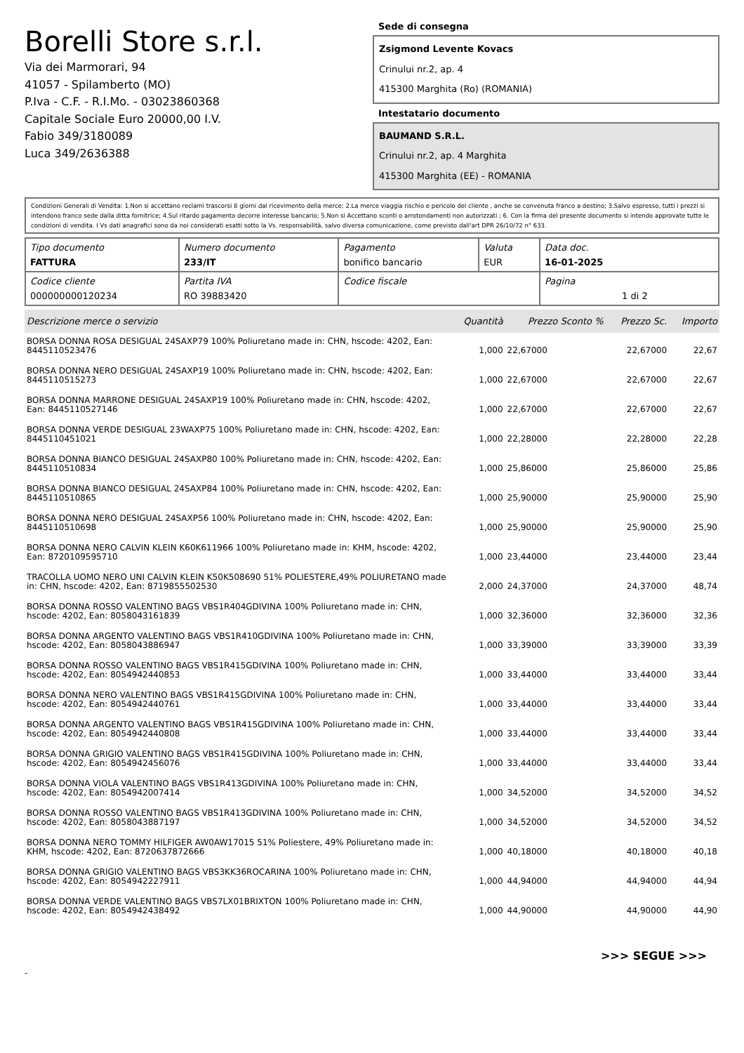Borelli Store s.r.l.
Via dei Marmorari, 94
41057 - Spilamberto (MO)
P.Iva - C.F. - R.I.Mo. - 03023860368
Capitale Sociale Euro 20000,00 I.V.
Fabio 349/3180089
Luca 349/2636388
Sede di consegna
Zsigmond Levente Kovacs
Crinului nr.2, ap. 4
415300 Marghita (Ro) (ROMANIA)
Intestatario documento
BAUMAND S.R.L.
Crinului nr.2, ap. 4 Marghita
415300 Marghita (EE) - ROMANIA
Condizioni Generali di Vendita: 1.Non si accettano reclami trascorsi 8 giorni dal ricevimento della merce; 2.La merce viaggia rischio e pericolo del cliente , anche se convenuta franco a destino; 3.Salvo espresso, tutti i prezzi si intendono franco sede dalla ditta fornitrice; 4.Sul ritardo pagamento decorre interesse bancario; 5.Non si Accettano sconti o arrotondamenti non autorizzati ; 6. Con la firma del presente documento si intendo approvate tutte le condizioni di vendita. I Vs dati anagrafici sono da noi considerati esatti sotto la Vs. responsabilità, salvo diversa comunicazione, come previsto dall'art DPR 26/10/72 n° 633.
| Tipo documento FATTURA | Numero documento 233/IT | Pagamento bonifico bancario | Valuta EUR | Data doc. 16-01-2025 |
| Codice cliente 000000000120234 | Partita IVA RO 39883420 | Codice fiscale | | Pagina 1 di 2 |
| Descrizione merce o servizio | Quantità | Prezzo Sconto % | Prezzo Sc. | Importo |
| --- | --- | --- | --- | --- |
| BORSA DONNA ROSA DESIGUAL 24SAXP79 100% Poliuretano made in: CHN, hscode: 4202, Ean: 8445110523476 | 1,000 | 22,67000 | 22,67000 | 22,67 |
| BORSA DONNA NERO DESIGUAL 24SAXP19 100% Poliuretano made in: CHN, hscode: 4202, Ean: 8445110515273 | 1,000 | 22,67000 | 22,67000 | 22,67 |
| BORSA DONNA MARRONE DESIGUAL 24SAXP19 100% Poliuretano made in: CHN, hscode: 4202, Ean: 8445110527146 | 1,000 | 22,67000 | 22,67000 | 22,67 |
| BORSA DONNA VERDE DESIGUAL 23WAXP75 100% Poliuretano made in: CHN, hscode: 4202, Ean: 8445110451021 | 1,000 | 22,28000 | 22,28000 | 22,28 |
| BORSA DONNA BIANCO DESIGUAL 24SAXP80 100% Poliuretano made in: CHN, hscode: 4202, Ean: 8445110510834 | 1,000 | 25,86000 | 25,86000 | 25,86 |
| BORSA DONNA BIANCO DESIGUAL 24SAXP84 100% Poliuretano made in: CHN, hscode: 4202, Ean: 8445110510865 | 1,000 | 25,90000 | 25,90000 | 25,90 |
| BORSA DONNA NERO DESIGUAL 24SAXP56 100% Poliuretano made in: CHN, hscode: 4202, Ean: 8445110510698 | 1,000 | 25,90000 | 25,90000 | 25,90 |
| BORSA DONNA NERO CALVIN KLEIN K60K611966 100% Poliuretano made in: KHM, hscode: 4202, Ean: 8720109595710 | 1,000 | 23,44000 | 23,44000 | 23,44 |
| TRACOLLA UOMO NERO UNI CALVIN KLEIN K50K508690 51% POLIESTERE,49% POLIURETANO made in: CHN, hscode: 4202, Ean: 8719855502530 | 2,000 | 24,37000 | 24,37000 | 48,74 |
| BORSA DONNA ROSSO VALENTINO BAGS VBS1R404GDIVINA 100% Poliuretano made in: CHN, hscode: 4202, Ean: 8058043161839 | 1,000 | 32,36000 | 32,36000 | 32,36 |
| BORSA DONNA ARGENTO VALENTINO BAGS VBS1R410GDIVINA 100% Poliuretano made in: CHN, hscode: 4202, Ean: 8058043886947 | 1,000 | 33,39000 | 33,39000 | 33,39 |
| BORSA DONNA ROSSO VALENTINO BAGS VBS1R415GDIVINA 100% Poliuretano made in: CHN, hscode: 4202, Ean: 8054942440853 | 1,000 | 33,44000 | 33,44000 | 33,44 |
| BORSA DONNA NERO VALENTINO BAGS VBS1R415GDIVINA 100% Poliuretano made in: CHN, hscode: 4202, Ean: 8054942440761 | 1,000 | 33,44000 | 33,44000 | 33,44 |
| BORSA DONNA ARGENTO VALENTINO BAGS VBS1R415GDIVINA 100% Poliuretano made in: CHN, hscode: 4202, Ean: 8054942440808 | 1,000 | 33,44000 | 33,44000 | 33,44 |
| BORSA DONNA GRIGIO VALENTINO BAGS VBS1R415GDIVINA 100% Poliuretano made in: CHN, hscode: 4202, Ean: 8054942456076 | 1,000 | 33,44000 | 33,44000 | 33,44 |
| BORSA DONNA VIOLA VALENTINO BAGS VBS1R413GDIVINA 100% Poliuretano made in: CHN, hscode: 4202, Ean: 8054942007414 | 1,000 | 34,52000 | 34,52000 | 34,52 |
| BORSA DONNA ROSSO VALENTINO BAGS VBS1R413GDIVINA 100% Poliuretano made in: CHN, hscode: 4202, Ean: 8058043887197 | 1,000 | 34,52000 | 34,52000 | 34,52 |
| BORSA DONNA NERO TOMMY HILFIGER AW0AW17015 51% Poliestere, 49% Poliuretano made in: KHM, hscode: 4202, Ean: 8720637872666 | 1,000 | 40,18000 | 40,18000 | 40,18 |
| BORSA DONNA GRIGIO VALENTINO BAGS VBS3KK36ROCARINA 100% Poliuretano made in: CHN, hscode: 4202, Ean: 8054942227911 | 1,000 | 44,94000 | 44,94000 | 44,94 |
| BORSA DONNA VERDE VALENTINO BAGS VBS7LX01BRIXTON 100% Poliuretano made in: CHN, hscode: 4202, Ean: 8054942438492 | 1,000 | 44,90000 | 44,90000 | 44,90 |
>>> SEGUE >>>
-